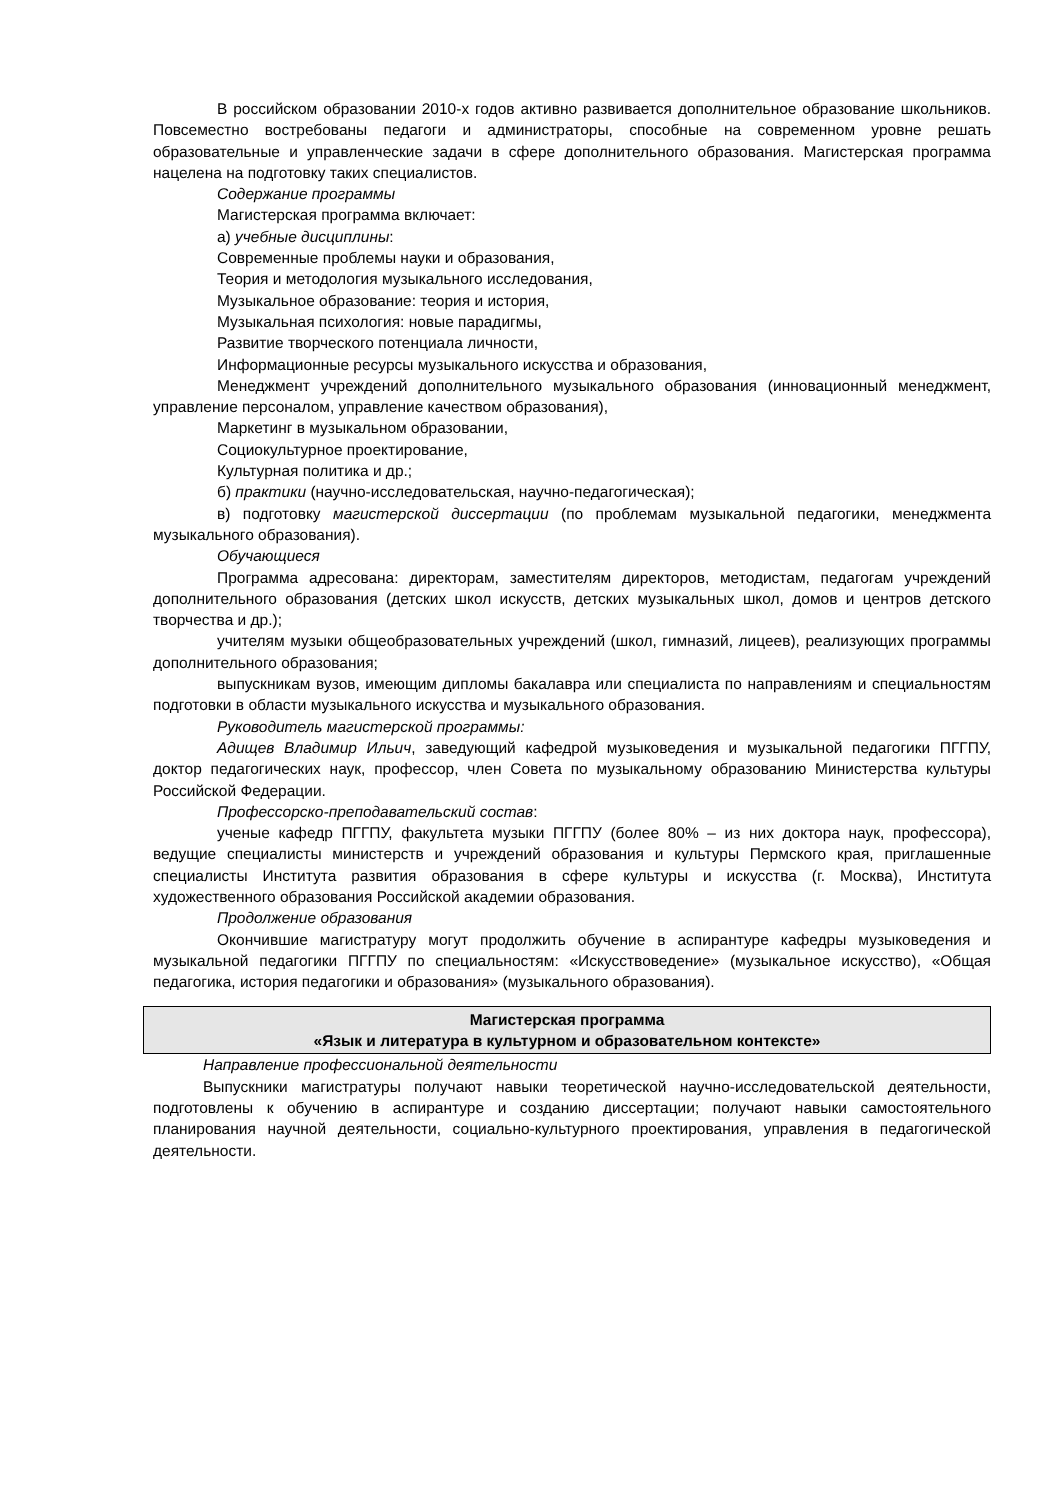В российском образовании 2010-х годов активно развивается дополнительное образование школьников. Повсеместно востребованы педагоги и администраторы, способные на современном уровне решать образовательные и управленческие задачи в сфере дополнительного образования. Магистерская программа нацелена на подготовку таких специалистов.
Содержание программы
Магистерская программа включает:
а) учебные дисциплины:
Современные проблемы науки и образования,
Теория и методология музыкального исследования,
Музыкальное образование: теория и история,
Музыкальная психология: новые парадигмы,
Развитие творческого потенциала личности,
Информационные ресурсы музыкального искусства и образования,
Менеджмент учреждений дополнительного музыкального образования (инновационный менеджмент, управление персоналом, управление качеством образования),
Маркетинг в музыкальном образовании,
Социокультурное проектирование,
Культурная политика и др.;
б) практики (научно-исследовательская, научно-педагогическая);
в) подготовку магистерской диссертации (по проблемам музыкальной педагогики, менеджмента музыкального образования).
Обучающиеся
Программа адресована: директорам, заместителям директоров, методистам, педагогам учреждений дополнительного образования (детских школ искусств, детских музыкальных школ, домов и центров детского творчества и др.);
учителям музыки общеобразовательных учреждений (школ, гимназий, лицеев), реализующих программы дополнительного образования;
выпускникам вузов, имеющим дипломы бакалавра или специалиста по направлениям и специальностям подготовки в области музыкального искусства и музыкального образования.
Руководитель магистерской программы:
Адищев Владимир Ильич, заведующий кафедрой музыковедения и музыкальной педагогики ПГГПУ, доктор педагогических наук, профессор, член Совета по музыкальному образованию Министерства культуры Российской Федерации.
Профессорско-преподавательский состав:
ученые кафедр ПГГПУ, факультета музыки ПГГПУ (более 80% – из них доктора наук, профессора), ведущие специалисты министерств и учреждений образования и культуры Пермского края, приглашенные специалисты Института развития образования в сфере культуры и искусства (г. Москва), Института художественного образования Российской академии образования.
Продолжение образования
Окончившие магистратуру могут продолжить обучение в аспирантуре кафедры музыковедения и музыкальной педагогики ПГГПУ по специальностям: «Искусствоведение» (музыкальное искусство), «Общая педагогика, история педагогики и образования» (музыкального образования).
Магистерская программа
«Язык и литература в культурном и образовательном контексте»
Направление профессиональной деятельности
Выпускники магистратуры получают навыки теоретической научно-исследовательской деятельности, подготовлены к обучению в аспирантуре и созданию диссертации; получают навыки самостоятельного планирования научной деятельности, социально-культурного проектирования, управления в педагогической деятельности.